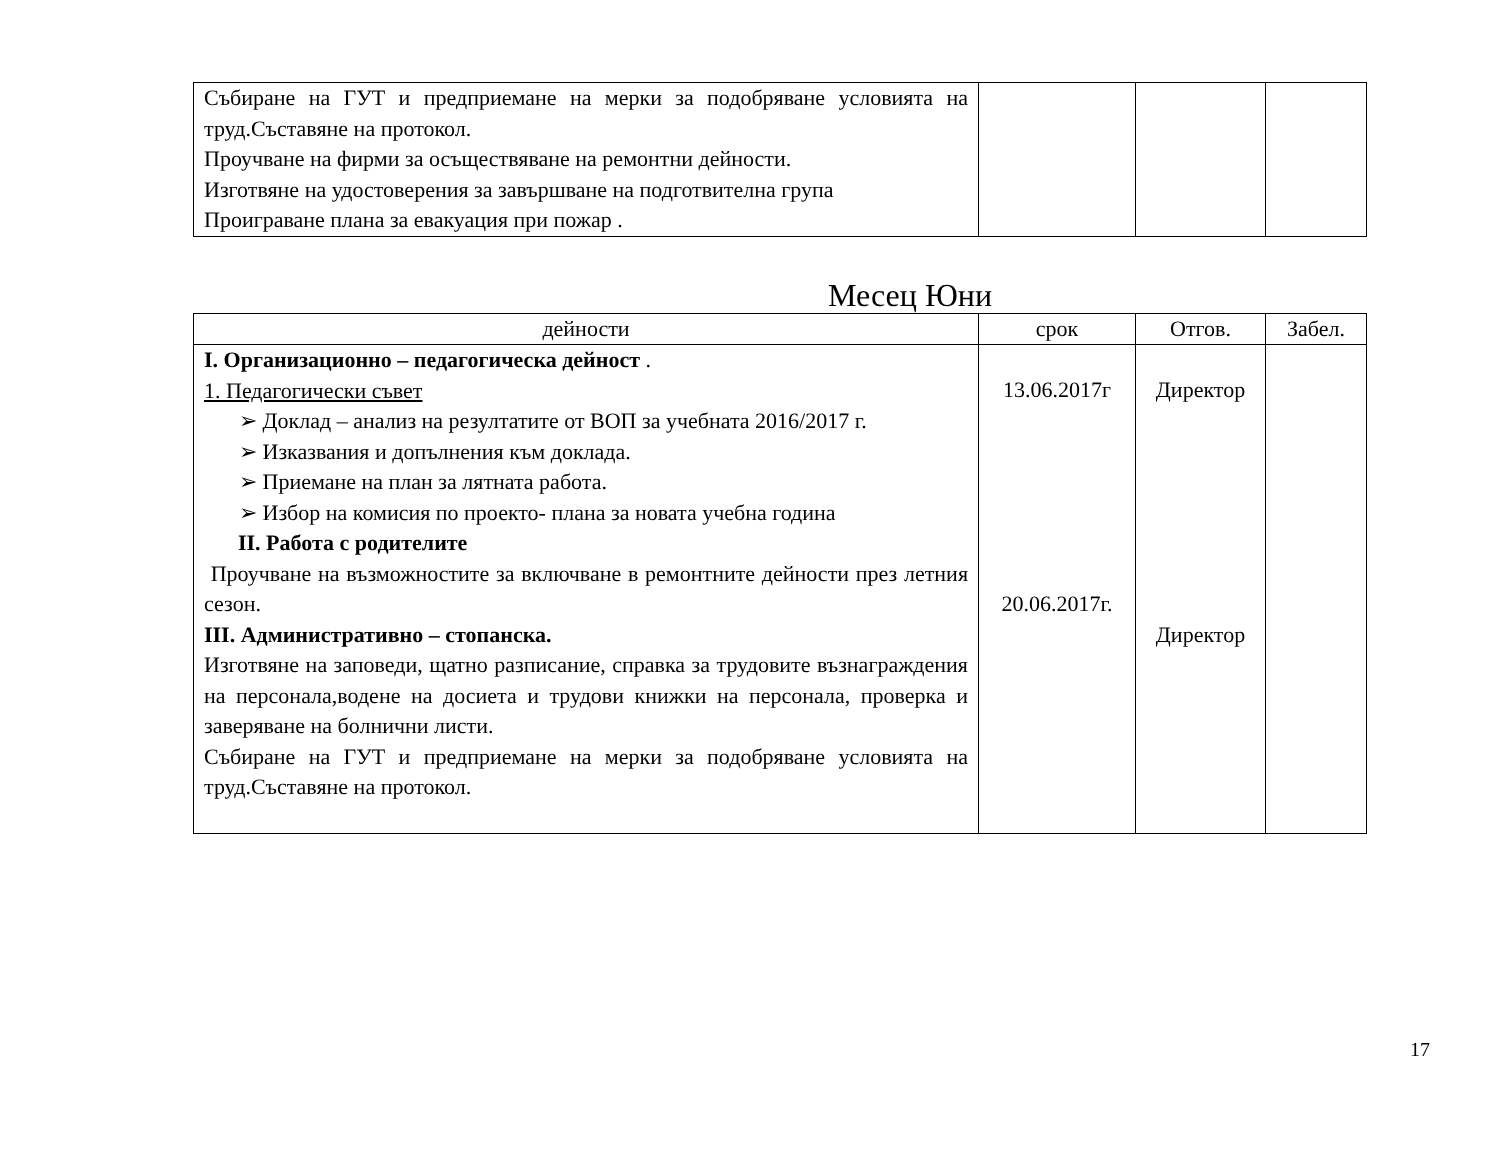| Събиране на ГУТ и предприемане на мерки за подобряване условията на труд.Съставяне на протокол. Проучване на фирми за осъществяване на ремонтни дейности. Изготвяне на удостоверения за завършване на подготвителна група Проиграване плана за евакуация при пожар . | | | |
Месец Юни
| дейности | срок | Отгов. | Забел. |
| --- | --- | --- | --- |
| I. Организационно – педагогическа дейност . 1. Педагогически съвет ➢ Доклад – анализ на резултатите от ВОП за учебната 2016/2017 г. ➢ Изказвания и допълнения към доклада. ➢ Приемане на план за лятната работа. ➢ Избор на комисия по проекто- плана за новата учебна година II. Работа с родителите Проучване на възможностите за включване в ремонтните дейности през летния сезон. III. Административно – стопанска. Изготвяне на заповеди, щатно разписание, справка за трудовите възнаграждения на персонала,водене на досиета и трудови книжки на персонала, проверка и заверяване на болнични листи. Събиране на ГУТ и предприемане на мерки за подобряване условията на труд.Съставяне на протокол. | 13.06.2017г 20.06.2017г. | Директор Директор | |
17